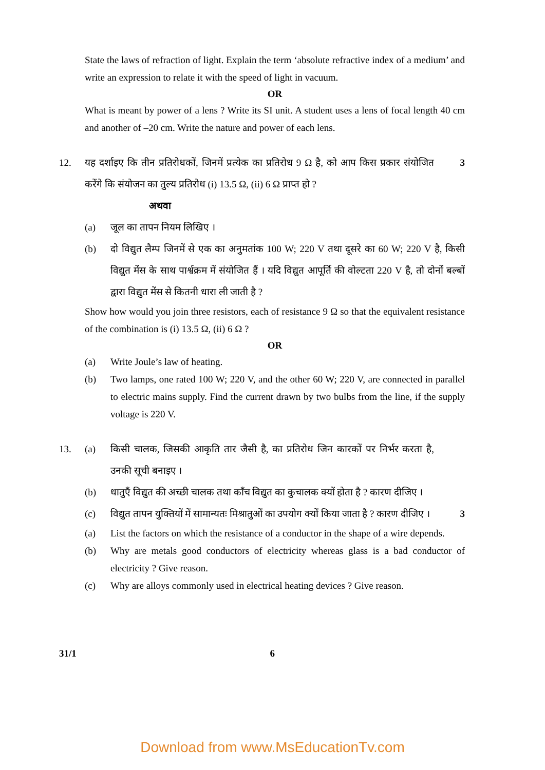State the laws of refraction of light. Explain the term ‘absolute refractive index of a medium’ and write an expression to relate it with the speed of light in vacuum.
OR
What is meant by power of a lens ? Write its SI unit. A student uses a lens of focal length 40 cm and another of –20 cm. Write the nature and power of each lens.
12. यह दर्शाइए कि तीन प्रतिरोधकों, जिनमें प्रत्येक का प्रतिरोध 9 Ω है, को आप किस प्रकार संयोजित करेंगे कि संयोजन का तुल्य प्रतिरोध (i) 13.5 Ω, (ii) 6 Ω प्राप्त हो ?
3
अथवा
(a) जूल का तापन नियम लिखिए ।
(b) दो विद्युत लैम्प जिनमें से एक का अनुमतांक 100 W; 220 V तथा दूसरे का 60 W; 220 V है, किसी विद्युत मेंस के साथ पार्श्वक्रम में संयोजित हैं । यदि विद्युत आपूर्ति की वोल्टता 220 V है, तो दोनों बल्बों द्वारा विद्युत मेंस से कितनी धारा ली जाती है ?
Show how would you join three resistors, each of resistance 9 Ω so that the equivalent resistance of the combination is (i) 13.5 Ω, (ii) 6 Ω ?
OR
(a) Write Joule’s law of heating.
(b) Two lamps, one rated 100 W; 220 V, and the other 60 W; 220 V, are connected in parallel to electric mains supply. Find the current drawn by two bulbs from the line, if the supply voltage is 220 V.
13. (a) किसी चालक, जिसकी आकृति तार जैसी है, का प्रतिरोध जिन कारकों पर निर्भर करता है, उनकी सूची बनाइए ।
(b) धातुएँ विद्युत की अच्छी चालक तथा काँच विद्युत का कुचालक क्यों होता है ? कारण दीजिए ।
(c) विद्युत तापन युक्तियों में सामान्यतः मिश्रातुओं का उपयोग क्यों किया जाता है ? कारण दीजिए ।
3
(a) List the factors on which the resistance of a conductor in the shape of a wire depends.
(b) Why are metals good conductors of electricity whereas glass is a bad conductor of electricity ? Give reason.
(c) Why are alloys commonly used in electrical heating devices ? Give reason.
31/1 6
Download from www.MsEducationTv.com